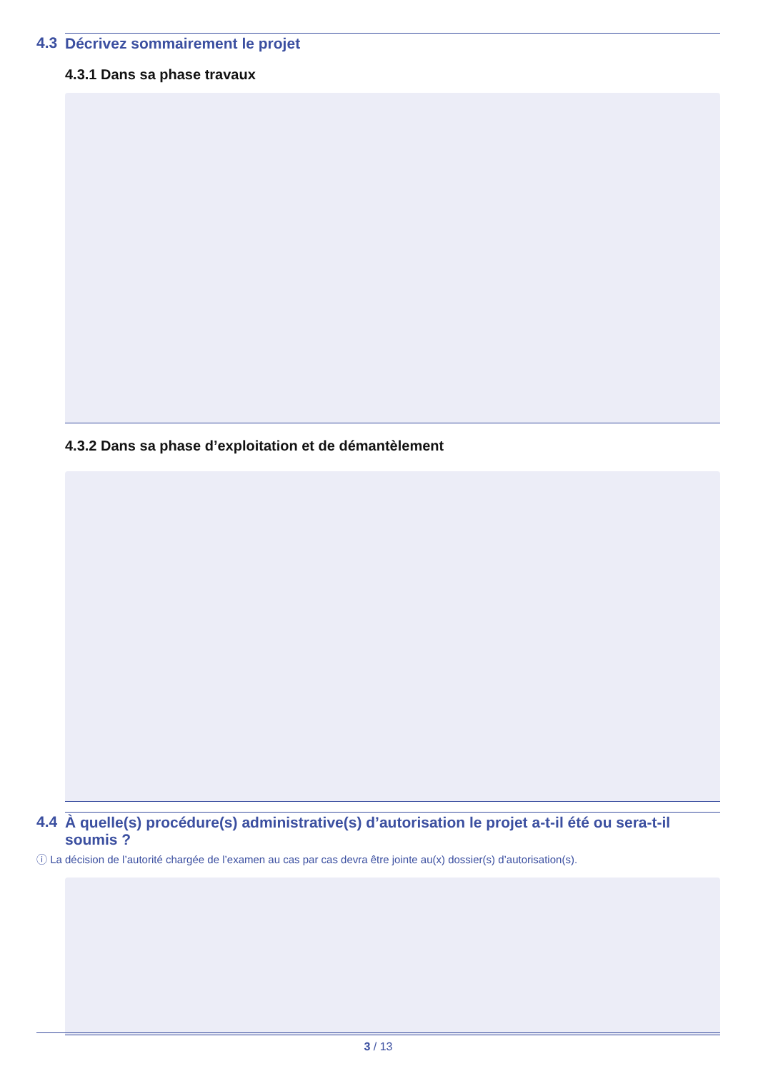4.3 Décrivez sommairement le projet
4.3.1 Dans sa phase travaux
4.3.2 Dans sa phase d’exploitation et de démantèlement
4.4 À quelle(s) procédure(s) administrative(s) d’autorisation le projet a-t-il été ou sera-t-il soumis ?
ⓘ La décision de l’autorité chargée de l’examen au cas par cas devra être jointe au(x) dossier(s) d’autorisation(s).
3 / 13